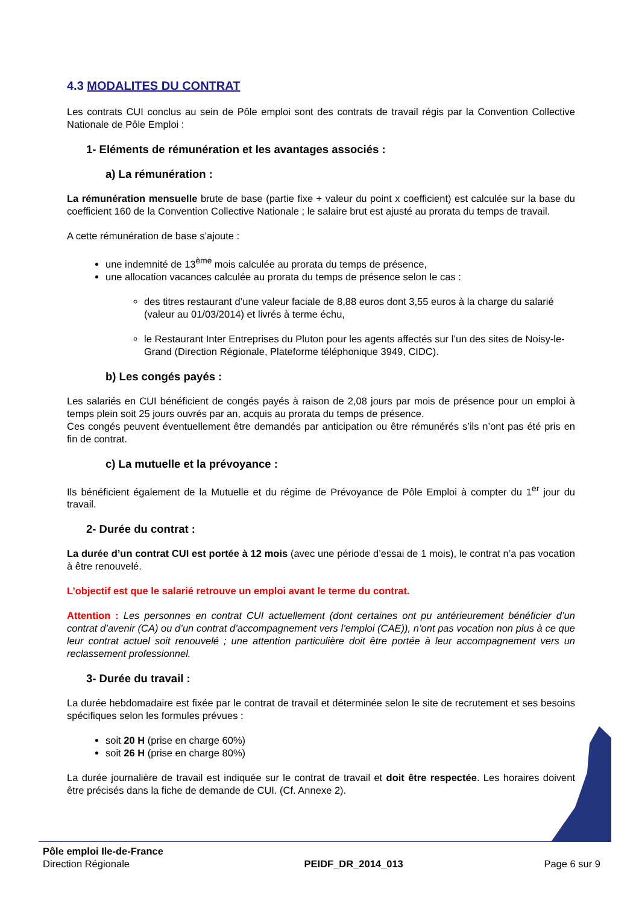4.3 MODALITES DU CONTRAT
Les contrats CUI conclus au sein de Pôle emploi sont des contrats de travail régis par la Convention Collective Nationale de Pôle Emploi :
1- Eléments de rémunération et les avantages associés :
a) La rémunération :
La rémunération mensuelle brute de base (partie fixe + valeur du point x coefficient) est calculée sur la base du coefficient 160 de la Convention Collective Nationale ; le salaire brut est ajusté au prorata du temps de travail.
A cette rémunération de base s’ajoute :
une indemnité de 13<sup>ème</sup> mois calculée au prorata du temps de présence,
une allocation vacances calculée au prorata du temps de présence selon le cas :
des titres restaurant d’une valeur faciale de 8,88 euros dont 3,55 euros à la charge du salarié (valeur au 01/03/2014) et livrés à terme échu,
le Restaurant Inter Entreprises du Pluton pour les agents affectés sur l’un des sites de Noisy-le-Grand (Direction Régionale, Plateforme téléphonique 3949, CIDC).
b) Les congés payés :
Les salariés en CUI bénéficient de congés payés à raison de 2,08 jours par mois de présence pour un emploi à temps plein soit 25 jours ouvrés par an, acquis au prorata du temps de présence.
Ces congés peuvent éventuellement être demandés par anticipation ou être rémunérés s’ils n’ont pas été pris en fin de contrat.
c) La mutuelle et la prévoyance :
Ils bénéficient également de la Mutuelle et du régime de Prévoyance de Pôle Emploi à compter du 1<sup>er</sup> jour du travail.
2- Durée du contrat :
La durée d’un contrat CUI est portée à 12 mois (avec une période d’essai de 1 mois), le contrat n’a pas vocation à être renouvelé.
L’objectif est que le salarié retrouve un emploi avant le terme du contrat.
Attention : Les personnes en contrat CUI actuellement (dont certaines ont pu antérieurement bénéficier d’un contrat d’avenir (CA) ou d’un contrat d’accompagnement vers l’emploi (CAE)), n’ont pas vocation non plus à ce que leur contrat actuel soit renouvelé ; une attention particulière doit être portée à leur accompagnement vers un reclassement professionnel.
3- Durée du travail :
La durée hebdomadaire est fixée par le contrat de travail et déterminée selon le site de recrutement et ses besoins spécifiques selon les formules prévues :
soit 20 H (prise en charge 60%)
soit 26 H (prise en charge 80%)
La durée journalière de travail est indiquée sur le contrat de travail et doit être respectée. Les horaires doivent être précisés dans la fiche de demande de CUI. (Cf. Annexe 2).
Pôle emploi Ile-de-France
Direction Régionale
PEIDF_DR_2014_013
Page 6 sur 9